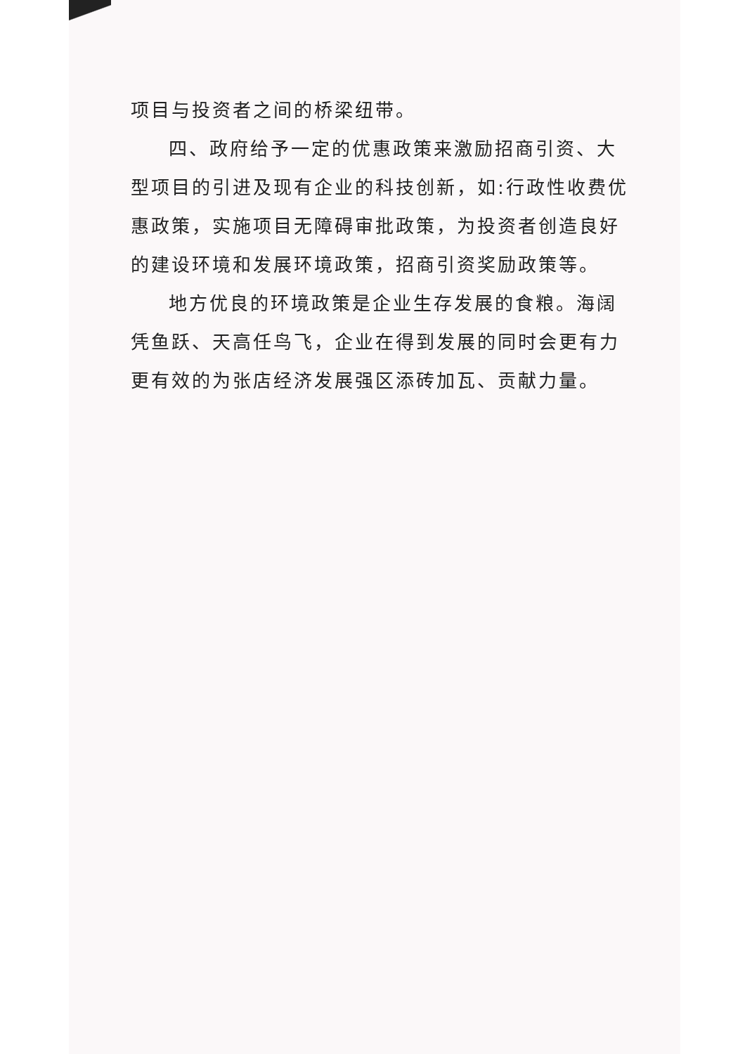项目与投资者之间的桥梁纽带。
四、政府给予一定的优惠政策来激励招商引资、大型项目的引进及现有企业的科技创新，如:行政性收费优惠政策，实施项目无障碍审批政策，为投资者创造良好的建设环境和发展环境政策，招商引资奖励政策等。
地方优良的环境政策是企业生存发展的食粮。海阔凭鱼跃、天高任鸟飞，企业在得到发展的同时会更有力更有效的为张店经济发展强区添砖加瓦、贡献力量。